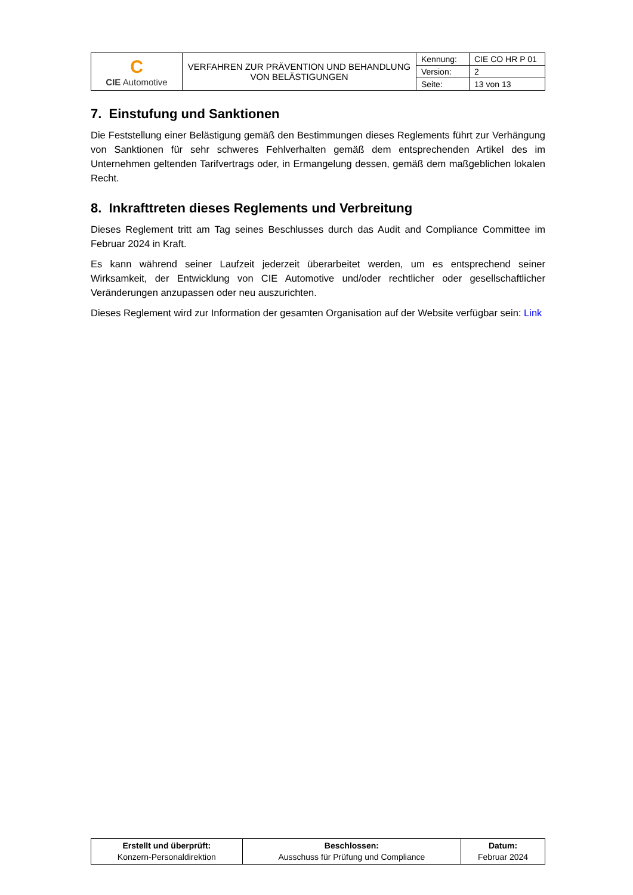| C CIE Automotive | VERFAHREN ZUR PRÄVENTION UND BEHANDLUNG VON BELÄSTIGUNGEN | Kennung: | CIE CO HR P 01 |
| | | Version: | 2 |
| | | Seite: | 13 von 13 |
7. Einstufung und Sanktionen
Die Feststellung einer Belästigung gemäß den Bestimmungen dieses Reglements führt zur Verhängung von Sanktionen für sehr schweres Fehlverhalten gemäß dem entsprechenden Artikel des im Unternehmen geltenden Tarifvertrags oder, in Ermangelung dessen, gemäß dem maßgeblichen lokalen Recht.
8. Inkrafttreten dieses Reglements und Verbreitung
Dieses Reglement tritt am Tag seines Beschlusses durch das Audit and Compliance Committee im Februar 2024 in Kraft.
Es kann während seiner Laufzeit jederzeit überarbeitet werden, um es entsprechend seiner Wirksamkeit, der Entwicklung von CIE Automotive und/oder rechtlicher oder gesellschaftlicher Veränderungen anzupassen oder neu auszurichten.
Dieses Reglement wird zur Information der gesamten Organisation auf der Website verfügbar sein: Link
| Erstellt und überprüft: Konzern-Personaldirektion | Beschlossen: Ausschuss für Prüfung und Compliance | Datum: Februar 2024 |